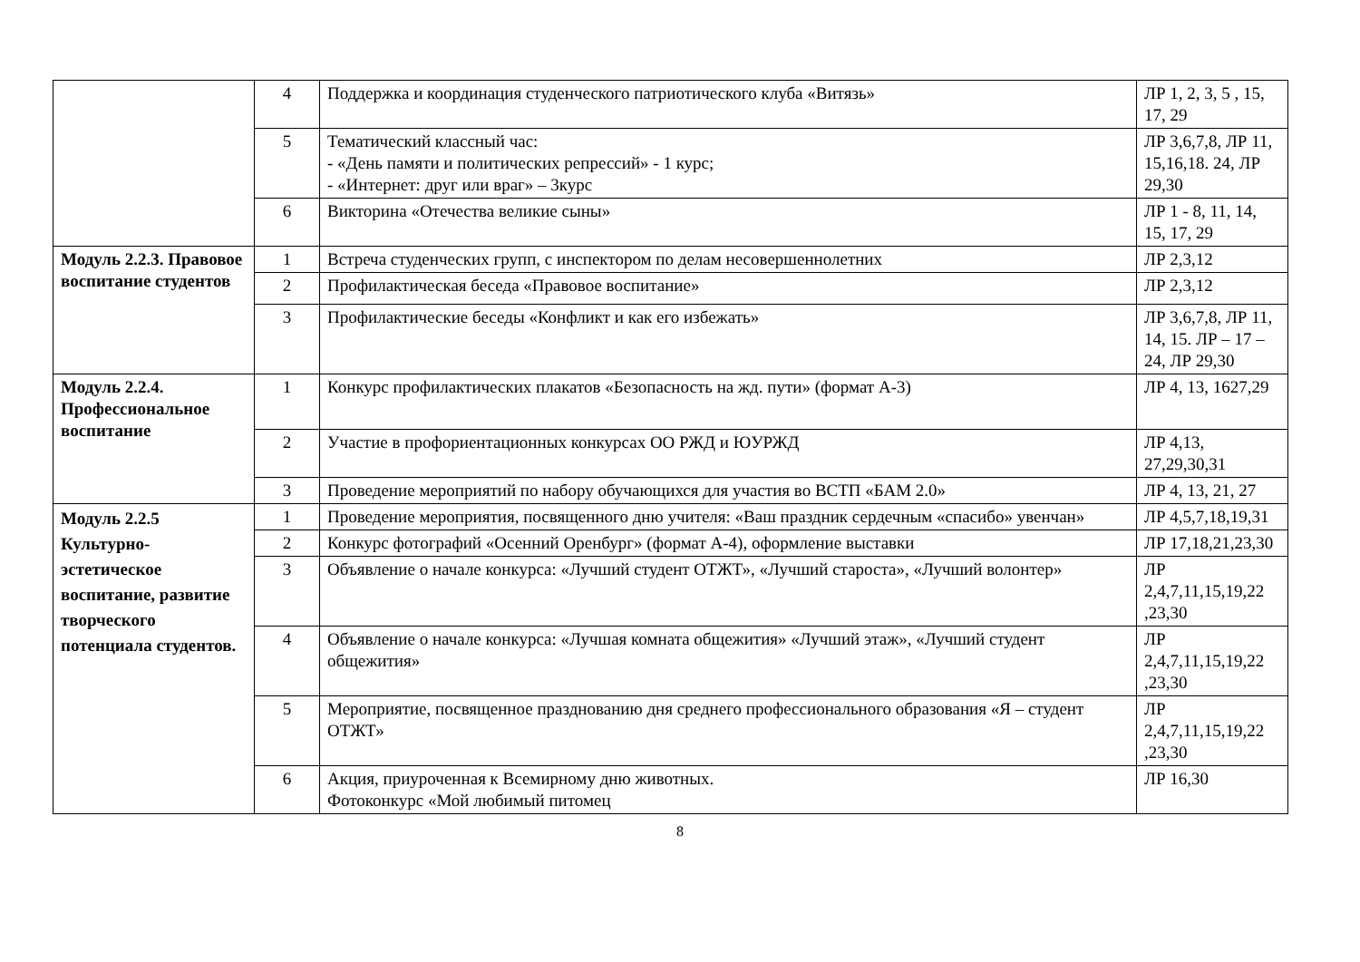| | 4 | Поддержка и координация студенческого патриотического клуба «Витязь» | ЛР 1, 2, 3, 5 , 15, 17, 29 |
| | 5 | Тематический классный час: - «День памяти и политических репрессий» - 1 курс; - «Интернет: друг или враг» – 3курс | ЛР 3,6,7,8, ЛР 11, 15,16,18. 24, ЛР 29,30 |
| | 6 | Викторина «Отечества великие сыны» | ЛР 1 - 8, 11, 14, 15, 17, 29 |
| Модуль 2.2.3. Правовое воспитание студентов | 1 | Встреча студенческих групп, с инспектором по делам несовершеннолетних | ЛР 2,3,12 |
| | 2 | Профилактическая беседа «Правовое воспитание» | ЛР 2,3,12 |
| | 3 | Профилактические беседы «Конфликт и как его избежать» | ЛР 3,6,7,8, ЛР 11, 14, 15. ЛР – 17 – 24, ЛР 29,30 |
| Модуль 2.2.4. Профессиональное воспитание | 1 | Конкурс профилактических плакатов «Безопасность на жд. пути» (формат А-3) | ЛР 4, 13, 1627,29 |
| | 2 | Участие в профориентационных конкурсах ОО РЖД и ЮУРЖД | ЛР 4,13, 27,29,30,31 |
| | 3 | Проведение мероприятий по набору обучающихся для участия во ВСТП «БАМ 2.0» | ЛР 4, 13, 21, 27 |
| Модуль 2.2.5 Культурно-эстетическое воспитание, развитие творческого потенциала студентов. | 1 | Проведение мероприятия, посвященного дню учителя: «Ваш праздник сердечным «спасибо» увенчан» | ЛР 4,5,7,18,19,31 |
| | 2 | Конкурс фотографий «Осенний Оренбург» (формат А-4), оформление выставки | ЛР 17,18,21,23,30 |
| | 3 | Объявление о начале конкурса: «Лучший студент ОТЖТ», «Лучший староста», «Лучший волонтер» | ЛР 2,4,7,11,15,19,22 ,23,30 |
| | 4 | Объявление о начале конкурса: «Лучшая комната общежития» «Лучший этаж», «Лучший студент общежития» | ЛР 2,4,7,11,15,19,22 ,23,30 |
| | 5 | Мероприятие, посвященное празднованию дня среднего профессионального образования «Я – студент ОТЖТ» | ЛР 2,4,7,11,15,19,22 ,23,30 |
| | 6 | Акция, приуроченная к Всемирному дню животных. Фотоконкурс «Мой любимый питомец | ЛР 16,30 |
8